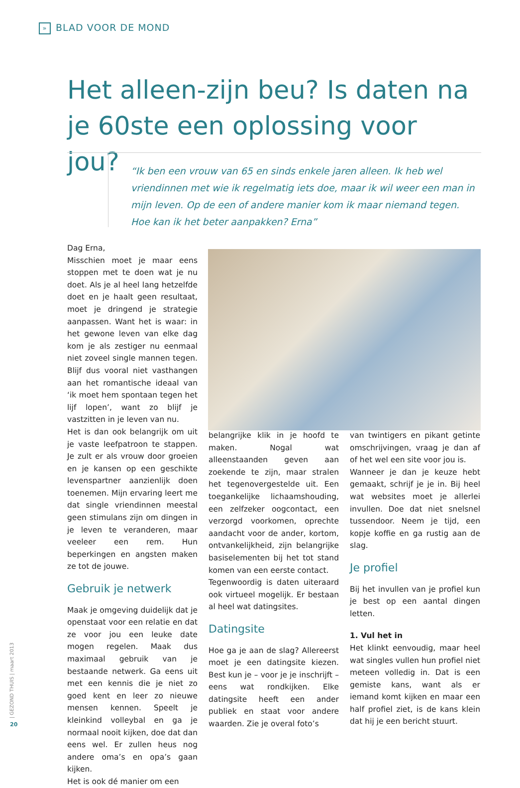» BLAD VOOR DE MOND
Het alleen-zijn beu? Is daten na je 60ste een oplossing voor jou?
“Ik ben een vrouw van 65 en sinds enkele jaren alleen. Ik heb wel vriendinnen met wie ik regelmatig iets doe, maar ik wil weer een man in mijn leven. Op de een of andere manier kom ik maar niemand tegen. Hoe kan ik het beter aanpakken? Erna”
Dag Erna,
Misschien moet je maar eens stoppen met te doen wat je nu doet. Als je al heel lang hetzelfde doet en je haalt geen resultaat, moet je dringend je strategie aanpassen. Want het is waar: in het gewone leven van elke dag kom je als zestiger nu eenmaal niet zoveel single mannen tegen. Blijf dus vooral niet vasthangen aan het romantische ideaal van ‘ik moet hem spontaan tegen het lijf lopen’, want zo blijf je vastzitten in je leven van nu.
Het is dan ook belangrijk om uit je vaste leefpatroon te stappen. Je zult er als vrouw door groeien en je kansen op een geschikte levenspartner aanzienlijk doen toenemen. Mijn ervaring leert me dat single vriendinnen meestal geen stimulans zijn om dingen in je leven te veranderen, maar veeleer een rem. Hun beperkingen en angsten maken ze tot de jouwe.
Gebruik je netwerk
Maak je omgeving duidelijk dat je openstaat voor een relatie en dat ze voor jou een leuke date mogen regelen. Maak dus maximaal gebruik van je bestaande netwerk. Ga eens uit met een kennis die je niet zo goed kent en leer zo nieuwe mensen kennen. Speelt je kleinkind volleybal en ga je normaal nooit kijken, doe dat dan eens wel. Er zullen heus nog andere oma’s en opa’s gaan kijken.
Het is ook dé manier om een
belangrijke klik in je hoofd te maken. Nogal wat alleenstaanden geven aan zoekende te zijn, maar stralen het tegenovergestelde uit. Een toegankelijke lichaamshouding, een zelfzeker oogcontact, een verzorgd voorkomen, oprechte aandacht voor de ander, kortom, ontvankelijkheid, zijn belangrijke basiselementen bij het tot stand komen van een eerste contact.
Tegenwoordig is daten uiteraard ook virtueel mogelijk. Er bestaan al heel wat datingsites.
Datingsite
Hoe ga je aan de slag? Allereerst moet je een datingsite kiezen. Best kun je – voor je je inschrijft – eens wat rondkijken. Elke datingsite heeft een ander publiek en staat voor andere waarden. Zie je overal foto’s
van twintigers en pikant getinte omschrijvingen, vraag je dan af of het wel een site voor jou is.
Wanneer je dan je keuze hebt gemaakt, schrijf je je in. Bij heel wat websites moet je allerlei invullen. Doe dat niet snelsnel tussendoor. Neem je tijd, een kopje koffie en ga rustig aan de slag.
Je profiel
Bij het invullen van je profiel kun je best op een aantal dingen letten.
1. Vul het in
Het klinkt eenvoudig, maar heel wat singles vullen hun profiel niet meteen volledig in. Dat is een gemiste kans, want als er iemand komt kijken en maar een half profiel ziet, is de kans klein dat hij je een bericht stuurt.
| GEZOND THUIS | maart 2013
20